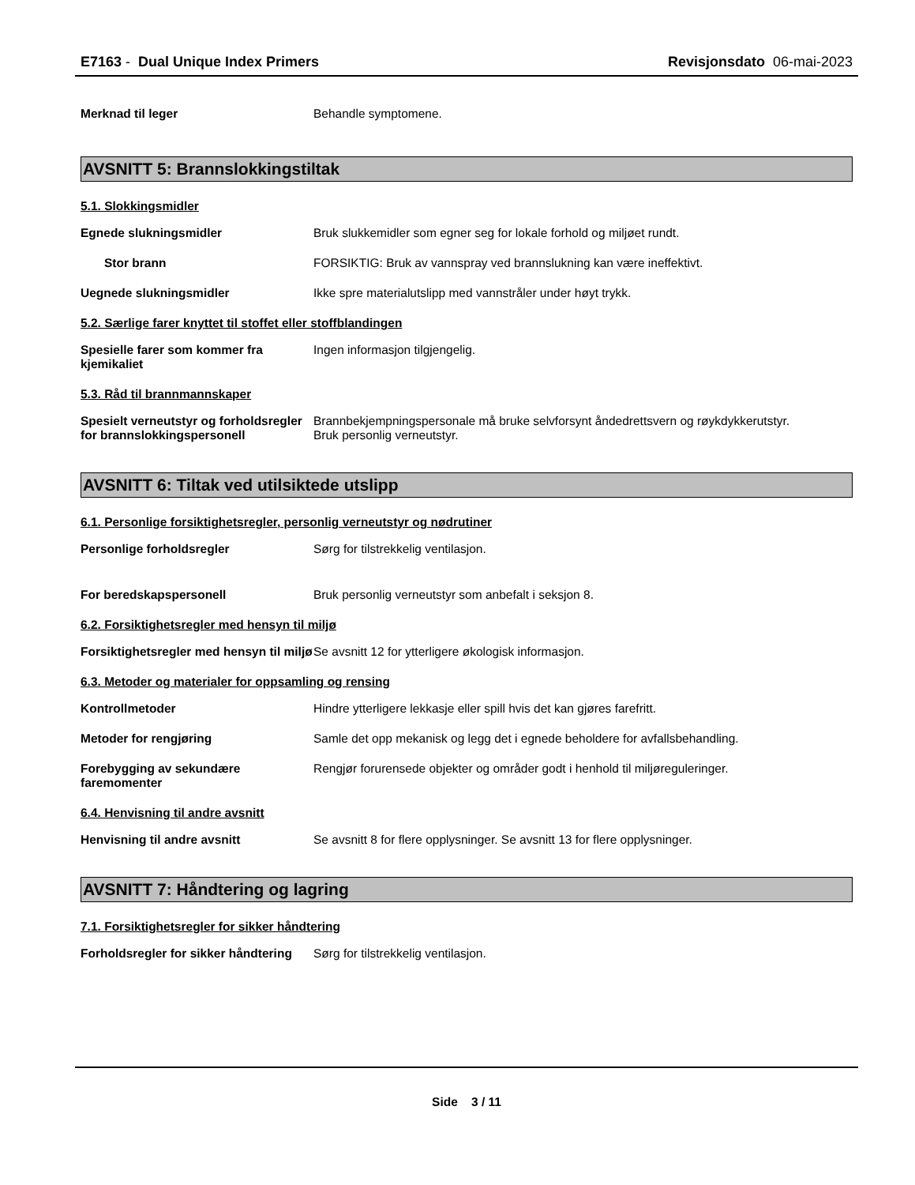E7163 - Dual Unique Index Primers
Revisjonsdato 06-mai-2023
Merknad til leger Behandle symptomene.
AVSNITT 5: Brannslokkingstiltak
5.1. Slokkingsmidler
Egnede slukningsmidler Bruk slukkemidler som egner seg for lokale forhold og miljøet rundt.
Stor brann FORSIKTIG: Bruk av vannspray ved brannslukning kan være ineffektivt.
Uegnede slukningsmidler Ikke spre materialutslipp med vannstråler under høyt trykk.
5.2. Særlige farer knyttet til stoffet eller stoffblandingen
Spesielle farer som kommer fra kjemikaliet
Ingen informasjon tilgjengelig.
5.3. Råd til brannmannskaper
Spesielt verneutstyr og forholdsregler for brannslokkingspersonell
Brannbekjempningspersonale må bruke selvforsynt åndedrettsvern og røykdykkerutstyr.
Bruk personlig verneutstyr.
AVSNITT 6: Tiltak ved utilsiktede utslipp
6.1. Personlige forsiktighetsregler, personlig verneutstyr og nødrutiner
Personlige forholdsregler Sørg for tilstrekkelig ventilasjon.
For beredskapspersonell Bruk personlig verneutstyr som anbefalt i seksjon 8.
6.2. Forsiktighetsregler med hensyn til miljø
Forsiktighetsregler med hensyn til miljø
Se avsnitt 12 for ytterligere økologisk informasjon.
6.3. Metoder og materialer for oppsamling og rensing
Kontrollmetoder Hindre ytterligere lekkasje eller spill hvis det kan gjøres farefritt.
Metoder for rengjøring Samle det opp mekanisk og legg det i egnede beholdere for avfallsbehandling.
Forebygging av sekundære faremomenter
Rengjør forurensede objekter og områder godt i henhold til miljøreguleringer.
6.4. Henvisning til andre avsnitt
Henvisning til andre avsnitt Se avsnitt 8 for flere opplysninger. Se avsnitt 13 for flere opplysninger.
AVSNITT 7: Håndtering og lagring
7.1. Forsiktighetsregler for sikker håndtering
Forholdsregler for sikker håndtering
Sørg for tilstrekkelig ventilasjon.
Side 3 / 11